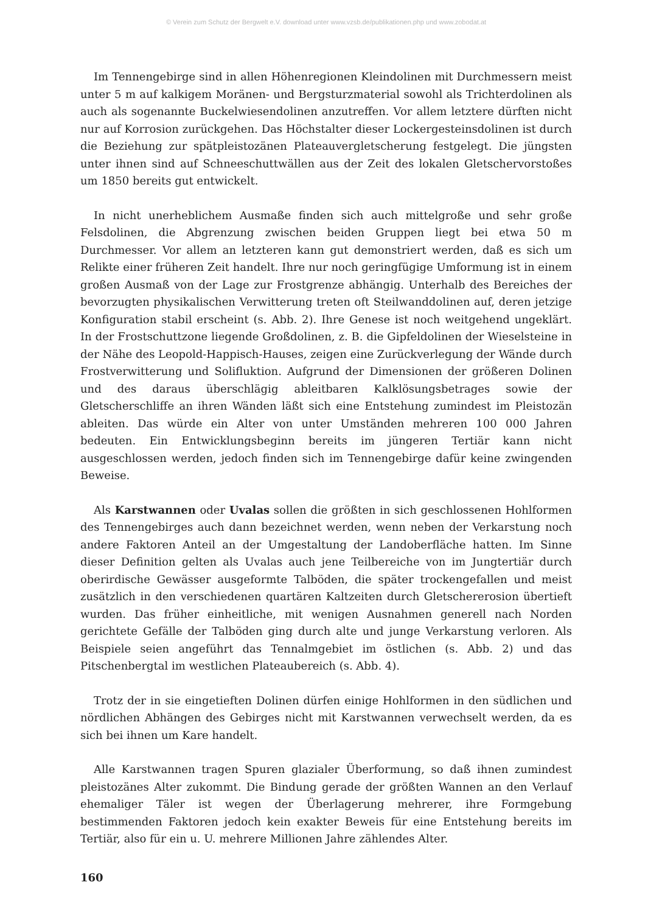© Verein zum Schutz der Bergwelt e.V. download unter www.vzsb.de/publikationen.php und www.zobodat.at
Im Tennengebirge sind in allen Höhenregionen Kleindolinen mit Durchmessern meist unter 5 m auf kalkigem Moränen- und Bergsturzmaterial sowohl als Trichterdolinen als auch als sogenannte Buckelwiesendolinen anzutreffen. Vor allem letztere dürften nicht nur auf Korrosion zurückgehen. Das Höchstalter dieser Lockergesteinsdolinen ist durch die Beziehung zur spätpleistozänen Plateauvergletscherung festgelegt. Die jüngsten unter ihnen sind auf Schneeschuttwällen aus der Zeit des lokalen Gletschervorstoßes um 1850 bereits gut entwickelt.
In nicht unerheblichem Ausmaße finden sich auch mittelgroße und sehr große Felsdolinen, die Abgrenzung zwischen beiden Gruppen liegt bei etwa 50 m Durchmesser. Vor allem an letzteren kann gut demonstriert werden, daß es sich um Relikte einer früheren Zeit handelt. Ihre nur noch geringfügige Umformung ist in einem großen Ausmaß von der Lage zur Frostgrenze abhängig. Unterhalb des Bereiches der bevorzugten physikalischen Verwitterung treten oft Steilwanddolinen auf, deren jetzige Konfiguration stabil erscheint (s. Abb. 2). Ihre Genese ist noch weitgehend ungeklärt. In der Frostschuttzone liegende Großdolinen, z. B. die Gipfeldolinen der Wieselsteine in der Nähe des Leopold-Happisch-Hauses, zeigen eine Zurückverlegung der Wände durch Frostverwitterung und Solifluktion. Aufgrund der Dimensionen der größeren Dolinen und des daraus überschlägig ableitbaren Kalklösungsbetrages sowie der Gletscherschliffe an ihren Wänden läßt sich eine Entstehung zumindest im Pleistozän ableiten. Das würde ein Alter von unter Umständen mehreren 100 000 Jahren bedeuten. Ein Entwicklungsbeginn bereits im jüngeren Tertiär kann nicht ausgeschlossen werden, jedoch finden sich im Tennengebirge dafür keine zwingenden Beweise.
Als Karstwannen oder Uvalas sollen die größten in sich geschlossenen Hohlformen des Tennengebirges auch dann bezeichnet werden, wenn neben der Verkarstung noch andere Faktoren Anteil an der Umgestaltung der Landoberfläche hatten. Im Sinne dieser Definition gelten als Uvalas auch jene Teilbereiche von im Jungtertiär durch oberirdische Gewässer ausgeformte Talböden, die später trockengefallen und meist zusätzlich in den verschiedenen quartären Kaltzeiten durch Gletschererosion übertieft wurden. Das früher einheitliche, mit wenigen Ausnahmen generell nach Norden gerichtete Gefälle der Talböden ging durch alte und junge Verkarstung verloren. Als Beispiele seien angeführt das Tennalmgebiet im östlichen (s. Abb. 2) und das Pitschenbergtal im westlichen Plateaubereich (s. Abb. 4).
Trotz der in sie eingetieften Dolinen dürfen einige Hohlformen in den südlichen und nördlichen Abhängen des Gebirges nicht mit Karstwannen verwechselt werden, da es sich bei ihnen um Kare handelt.
Alle Karstwannen tragen Spuren glazialer Überformung, so daß ihnen zumindest pleistozänes Alter zukommt. Die Bindung gerade der größten Wannen an den Verlauf ehemaliger Täler ist wegen der Überlagerung mehrerer, ihre Formgebung bestimmenden Faktoren jedoch kein exakter Beweis für eine Entstehung bereits im Tertiär, also für ein u. U. mehrere Millionen Jahre zählendes Alter.
160